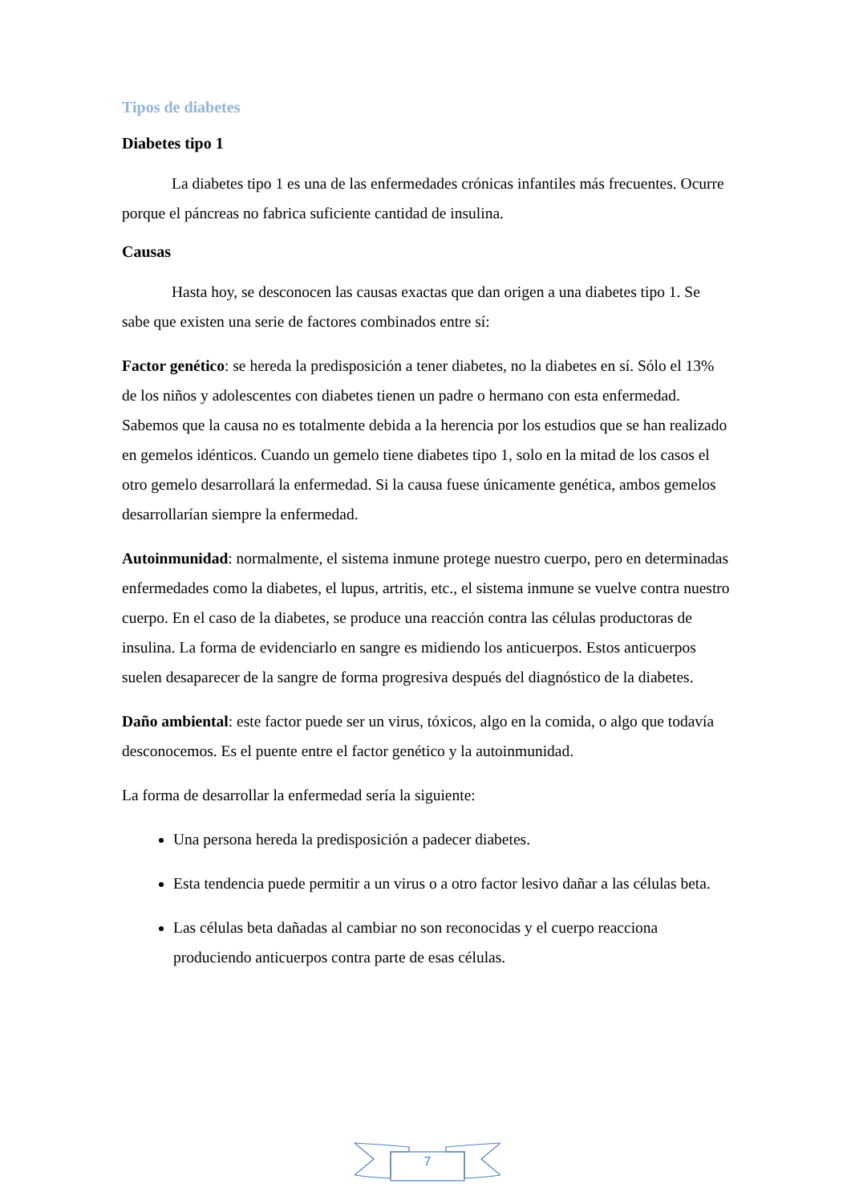Tipos de diabetes
Diabetes tipo 1
La diabetes tipo 1 es una de las enfermedades crónicas infantiles más frecuentes. Ocurre porque el páncreas no fabrica suficiente cantidad de insulina.
Causas
Hasta hoy, se desconocen las causas exactas que dan origen a una diabetes tipo 1. Se sabe que existen una serie de factores combinados entre sí:
Factor genético: se hereda la predisposición a tener diabetes, no la diabetes en sí. Sólo el 13% de los niños y adolescentes con diabetes tienen un padre o hermano con esta enfermedad. Sabemos que la causa no es totalmente debida a la herencia por los estudios que se han realizado en gemelos idénticos. Cuando un gemelo tiene diabetes tipo 1, solo en la mitad de los casos el otro gemelo desarrollará la enfermedad. Si la causa fuese únicamente genética, ambos gemelos desarrollarían siempre la enfermedad.
Autoinmunidad: normalmente, el sistema inmune protege nuestro cuerpo, pero en determinadas enfermedades como la diabetes, el lupus, artritis, etc., el sistema inmune se vuelve contra nuestro cuerpo. En el caso de la diabetes, se produce una reacción contra las células productoras de insulina. La forma de evidenciarlo en sangre es midiendo los anticuerpos. Estos anticuerpos suelen desaparecer de la sangre de forma progresiva después del diagnóstico de la diabetes.
Daño ambiental: este factor puede ser un virus, tóxicos, algo en la comida, o algo que todavía desconocemos. Es el puente entre el factor genético y la autoinmunidad.
La forma de desarrollar la enfermedad sería la siguiente:
Una persona hereda la predisposición a padecer diabetes.
Esta tendencia puede permitir a un virus o a otro factor lesivo dañar a las células beta.
Las células beta dañadas al cambiar no son reconocidas y el cuerpo reacciona produciendo anticuerpos contra parte de esas células.
7